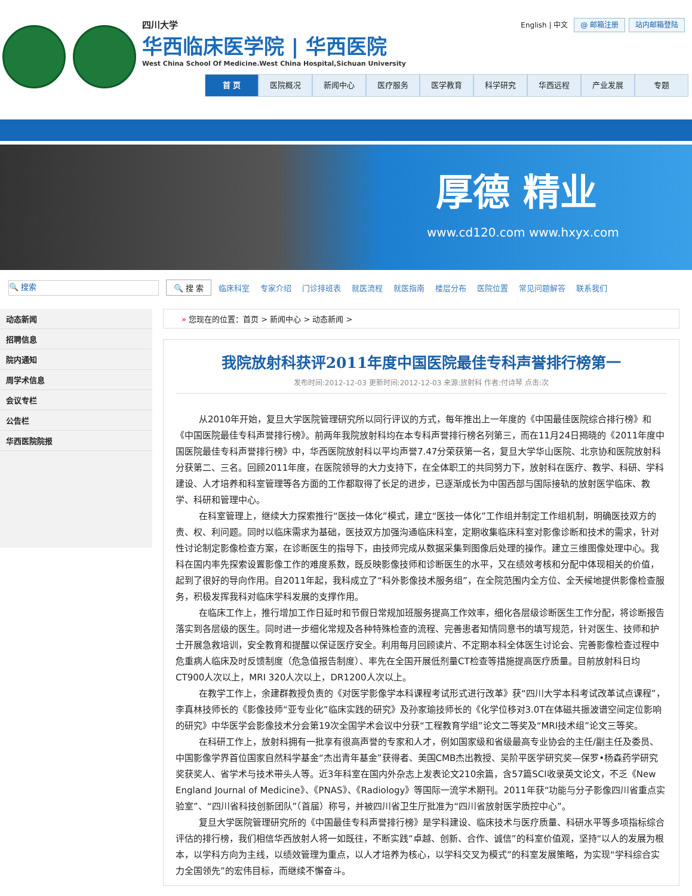四川大学
华西临床医学院 | 华西医院
West China School Of Medicine.West China Hospital,Sichuan University
English | 中文 @ 邮箱注册 站内邮箱登陆
首 页 医院概况 新闻中心 医疗服务 医学教育 科学研究 华西远程 产业发展 专题
厚德 精业
www.cd120.com www.hxyx.com
🔍 搜索
🔍 搜 索 临床科室 专家介绍 门诊排班表 就医流程 就医指南 楼层分布 医院位置 常见问题解答 联系我们
动态新闻
招聘信息
院内通知
周学术信息
会议专栏
公告栏
华西医院院报
» 您现在的位置：首页 > 新闻中心 > 动态新闻 >
我院放射科获评2011年度中国医院最佳专科声誉排行榜第一
发布时间:2012-12-03 更新时间:2012-12-03 来源:放射科 作者:付诗琴 点击:次
从2010年开始，复旦大学医院管理研究所以同行评议的方式，每年推出上一年度的《中国最佳医院综合排行榜》和《中国医院最佳专科声誉排行榜》。前两年我院放射科均在本专科声誉排行榜名列第三，而在11月24日揭晓的《2011年度中国医院最佳专科声誉排行榜》中，华西医院放射科以平均声誉7.47分荣获第一名，复旦大学华山医院、北京协和医院放射科分获第二、三名。回顾2011年度，在医院领导的大力支持下，在全体职工的共同努力下，放射科在医疗、教学、科研、学科建设、人才培养和科室管理等各方面的工作都取得了长足的进步，已逐渐成长为中国西部与国际接轨的放射医学临床、教学、科研和管理中心。
在科室管理上，继续大力探索推行“医技一体化”模式，建立“医技一体化”工作组并制定工作组机制，明确医技双方的责、权、利问题。同时以临床需求为基础，医技双方加强沟通临床科室，定期收集临床科室对影像诊断和技术的需求，针对性讨论制定影像检查方案，在诊断医生的指导下，由技师完成从数据采集到图像后处理的操作。建立三维图像处理中心。我科在国内率先探索设置影像工作的难度系数，既反映影像技师和诊断医生的水平，又在绩效考核和分配中体现相关的价值，起到了很好的导向作用。自2011年起，我科成立了“科外影像技术服务组”，在全院范围内全方位、全天候地提供影像检查服务，积极发挥我科对临床学科发展的支撑作用。
在临床工作上，推行增加工作日延时和节假日常规加班服务提高工作效率，细化各层级诊断医生工作分配，将诊断报告落实到各层级的医生。同时进一步细化常规及各种特殊检查的流程、完善患者知情同意书的填写规范，针对医生、技师和护士开展急救培训，安全教育和提醒以保证医疗安全。利用每月回顾读片、不定期本科全体医生讨论会、完善影像检查过程中危重病人临床及时反馈制度（危急值报告制度）、率先在全国开展低剂量CT检查等措施提高医疗质量。目前放射科日均CT900人次以上，MRI 320人次以上，DR1200人次以上。
在教学工作上，余建群教授负责的《对医学影像学本科课程考试形式进行改革》获“四川大学本科考试改革试点课程”，李真林技师长的《影像技师“亚专业化”临床实践的研究》及孙家瑜技师长的《化学位移对3.0T在体磁共振波谱空间定位影响的研究》中华医学会影像技术分会第19次全国学术会议中分获“工程教育学组”论文二等奖及“MRI技术组”论文三等奖。
在科研工作上，放射科拥有一批享有很高声誉的专家和人才，例如国家级和省级最高专业协会的主任/副主任及委员、中国影像学界首位国家自然科学基金“杰出青年基金”获得者、美国CMB杰出教授、吴阶平医学研究奖—保罗•杨森药学研究奖获奖人、省学术与技术带头人等。近3年科室在国内外杂志上发表论文210余篇，含57篇SCI收录英文论文，不乏《New England Journal of Medicine》、《PNAS》、《Radiology》等国际一流学术期刊。2011年获“功能与分子影像四川省重点实验室”、“四川省科技创新团队”（首届）称号，并被四川省卫生厅批准为“四川省放射医学质控中心”。
复旦大学医院管理研究所的《中国最佳专科声誉排行榜》是学科建设、临床技术与医疗质量、科研水平等多项指标综合评估的排行榜，我们相信华西放射人将一如既往，不断实践“卓越、创新、合作、诚信”的科室价值观，坚持“以人的发展为根本，以学科方向为主线，以绩效管理为重点，以人才培养为核心，以学科交叉为模式”的科室发展策略，为实现“学科综合实力全国领先”的宏伟目标，而继续不懈奋斗。